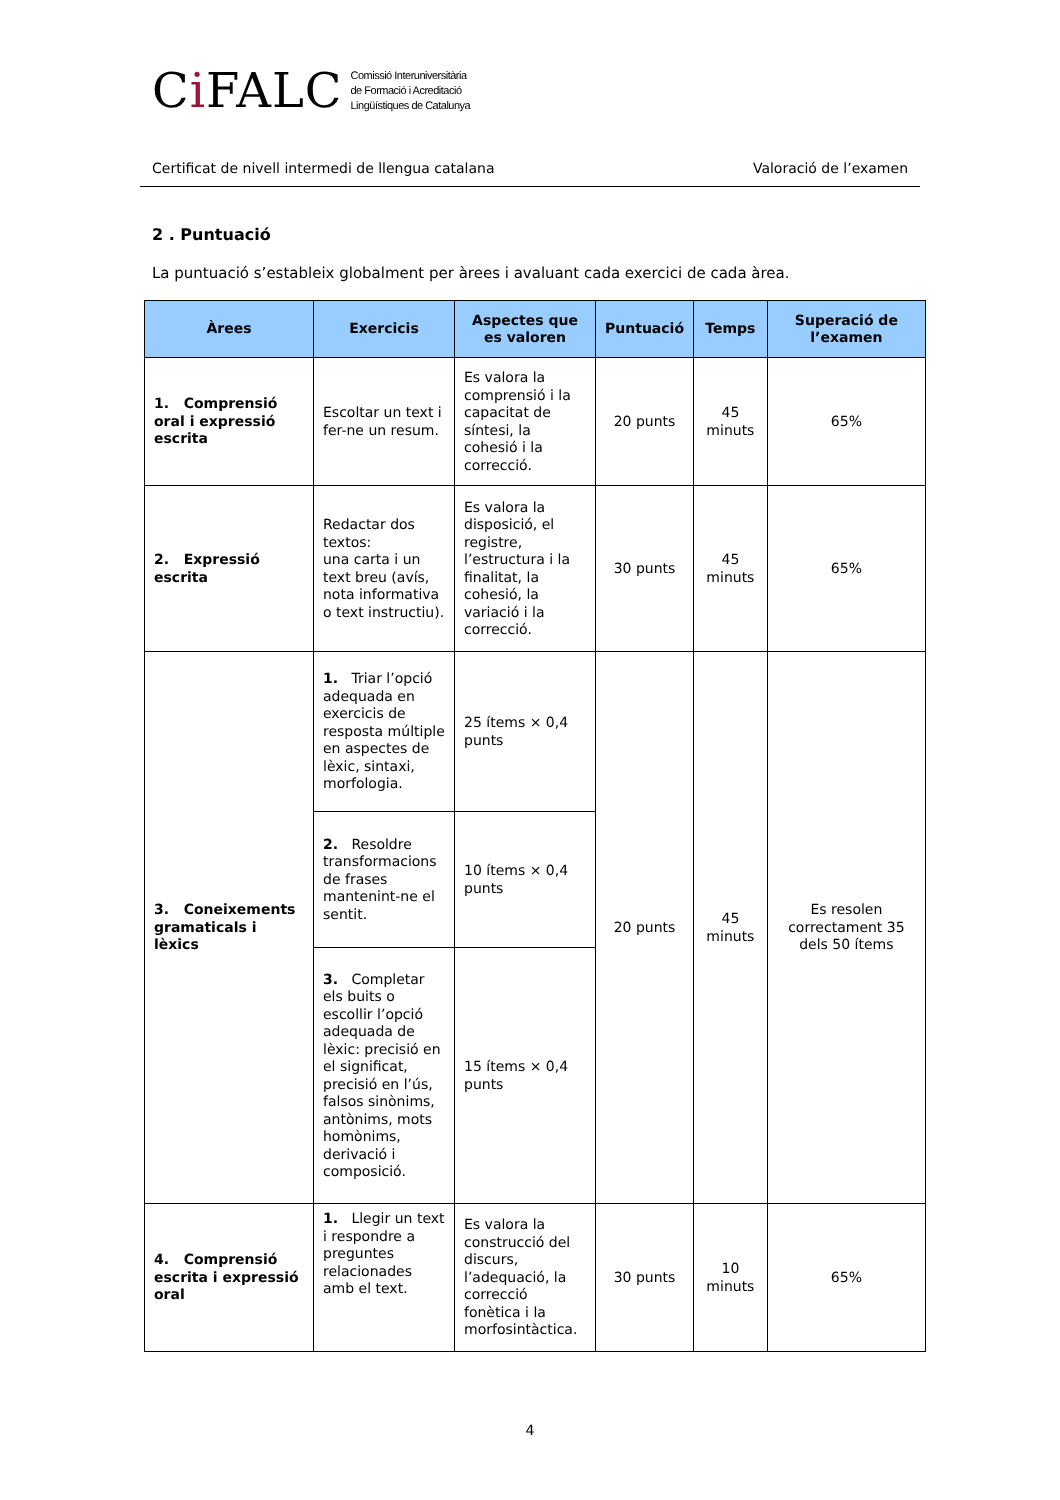Ci FALC Comissió Interuniversitària
de Formació i Acreditació
Lingüístiques de Catalunya
Certificat de nivell intermedi de llengua catalana Valoració de l’examen
2 . Puntuació
La puntuació s’estableix globalment per àrees i avaluant cada exercici de cada àrea.
| Àrees | Exercicis | Aspectes que es valoren | Puntuació | Temps | Superació de l’examen |
| --- | --- | --- | --- | --- | --- |
| 1. Comprensió oral i expressió escrita | Escoltar un text i fer-ne un resum. | Es valora la comprensió i la capacitat de síntesi, la cohesió i la correcció. | 20 punts | 45 minuts | 65% |
| 2. Expressió escrita | Redactar dos textos: una carta i un text breu (avís, nota informativa o text instructiu). | Es valora la disposició, el registre, l’estructura i la finalitat, la cohesió, la variació i la correcció. | 30 punts | 45 minuts | 65% |
| 3. Coneixements gramaticals i lèxics | 1. Triar l’opció adequada en exercicis de resposta múltiple en aspectes de lèxic, sintaxi, morfologia. | 25 ítems × 0,4 punts | 20 punts | 45 minuts | Es resolen correctament 35 dels 50 ítems |
| | 2. Resoldre transformacions de frases mantenint-ne el sentit. | 10 ítems × 0,4 punts | | | |
| | 3. Completar els buits o escollir l’opció adequada de lèxic: precisió en el significat, precisió en l’ús, falsos sinònims, antònims, mots homònims, derivació i composició. | 15 ítems × 0,4 punts | | | |
| 4. Comprensió escrita i expressió oral | 1. Llegir un text i respondre a preguntes relacionades amb el text. | Es valora la construcció del discurs, l’adequació, la correcció fonètica i la morfosintàctica. | 30 punts | 10 minuts | 65% |
4